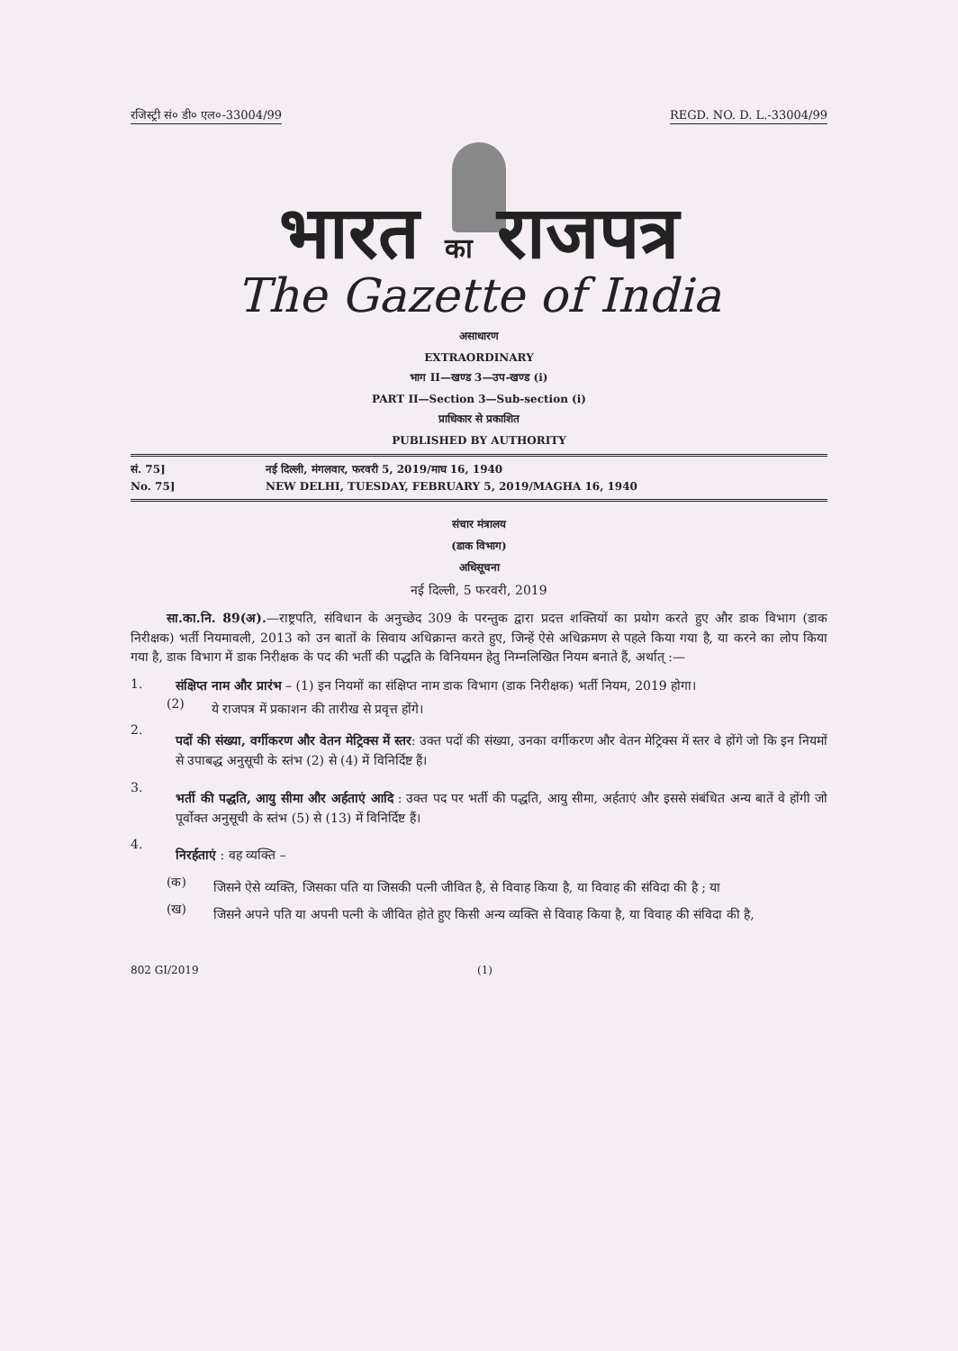रजिस्ट्री सं० डी० एल०-33004/99 REGD. NO. D. L.-33004/99
भारत का राजपत्र
The Gazette of India
असाधारण
EXTRAORDINARY
भाग II—खण्ड 3—उप-खण्ड (i)
PART II—Section 3—Sub-section (i)
प्राधिकार से प्रकाशित
PUBLISHED BY AUTHORITY
सं. 75] नई दिल्ली, मंगलवार, फरवरी 5, 2019/माघ 16, 1940
No. 75] NEW DELHI, TUESDAY, FEBRUARY 5, 2019/MAGHA 16, 1940
संचार मंत्रालय
(डाक विभाग)
अधिसूचना
नई दिल्ली, 5 फरवरी, 2019
सा.का.नि. 89(अ).—राष्ट्रपति, संविधान के अनुच्छेद 309 के परन्तुक द्वारा प्रदत्त शक्तियों का प्रयोग करते हुए और डाक विभाग (डाक निरीक्षक) भर्ती नियमावली, 2013 को उन बातों के सिवाय अधिक्रान्त करते हुए, जिन्हें ऐसे अधिक्रमण से पहले किया गया है, या करने का लोप किया गया है, डाक विभाग में डाक निरीक्षक के पद की भर्ती की पद्धति के विनियमन हेतु निम्नलिखित नियम बनाते हैं, अर्थात् :—
1.
संक्षिप्त नाम और प्रारंभ – (1) इन नियमों का संक्षिप्त नाम डाक विभाग (डाक निरीक्षक) भर्ती नियम, 2019 होगा।
(2)
ये राजपत्र में प्रकाशन की तारीख से प्रवृत्त होंगे।
2.
पदों की संख्या, वर्गीकरण और वेतन मेट्रिक्स में स्तर: उक्त पदों की संख्या, उनका वर्गीकरण और वेतन मेट्रिक्स में स्तर वे होंगे जो कि इन नियमों से उपाबद्ध अनुसूची के स्तंभ (2) से (4) में विनिर्दिष्ट हैं।
3.
भर्ती की पद्धति, आयु सीमा और अर्हताएं आदि : उक्त पद पर भर्ती की पद्धति, आयु सीमा, अर्हताएं और इससे संबंधित अन्य बातें वे होंगी जो पूर्वोक्त अनुसूची के स्तंभ (5) से (13) में विनिर्दिष्ट हैं।
4.
निरर्हताएं : वह व्यक्ति –
(क)
जिसने ऐसे व्यक्ति, जिसका पति या जिसकी पत्नी जीवित है, से विवाह किया है, या विवाह की संविदा की है ; या
(ख)
जिसने अपने पति या अपनी पत्नी के जीवित होते हुए किसी अन्य व्यक्ति से विवाह किया है, या विवाह की संविदा की है,
802 GI/2019 (1)